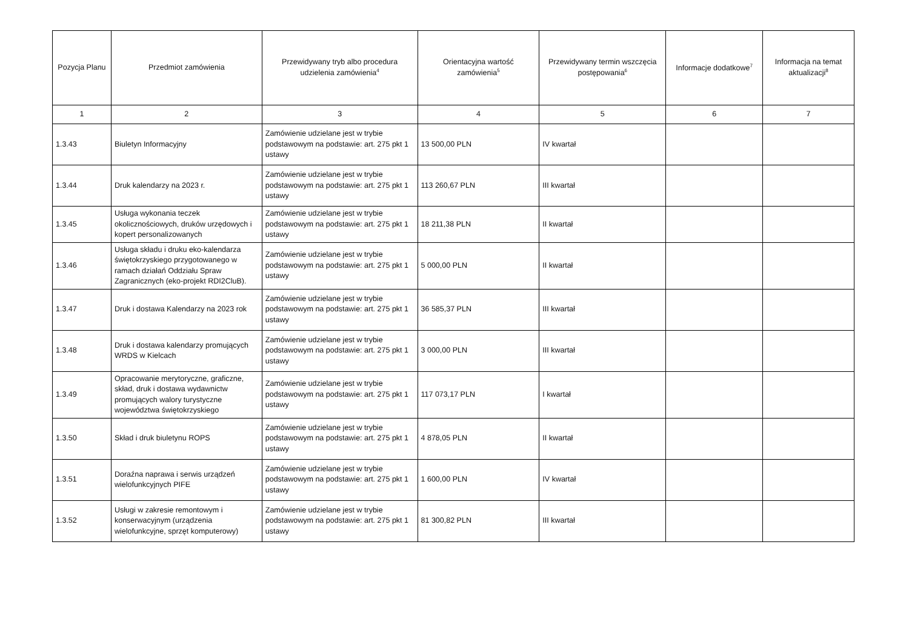| Pozycja Planu | Przedmiot zamówienia | Przewidywany tryb albo procedura udzielenia zamówienia<sup>4</sup> | Orientacyjna wartość zamówienia<sup>5</sup> | Przewidywany termin wszczęcia postępowania<sup>6</sup> | Informacje dodatkowe<sup>7</sup> | Informacja na temat aktualizacji<sup>8</sup> |
| --- | --- | --- | --- | --- | --- | --- |
| 1 | 2 | 3 | 4 | 5 | 6 | 7 |
| 1.3.43 | Biuletyn Informacyjny | Zamówienie udzielane jest w trybie podstawowym na podstawie: art. 275 pkt 1 ustawy | 13 500,00 PLN | IV kwartał | | |
| 1.3.44 | Druk kalendarzy na 2023 r. | Zamówienie udzielane jest w trybie podstawowym na podstawie: art. 275 pkt 1 ustawy | 113 260,67 PLN | III kwartał | | |
| 1.3.45 | Usługa wykonania teczek okolicznościowych, druków urzędowych i kopert personalizowanych | Zamówienie udzielane jest w trybie podstawowym na podstawie: art. 275 pkt 1 ustawy | 18 211,38 PLN | II kwartał | | |
| 1.3.46 | Usługa składu i druku eko-kalendarza świętokrzyskiego przygotowanego w ramach działań Oddziału Spraw Zagranicznych (eko-projekt RDI2CluB). | Zamówienie udzielane jest w trybie podstawowym na podstawie: art. 275 pkt 1 ustawy | 5 000,00 PLN | II kwartał | | |
| 1.3.47 | Druk i dostawa Kalendarzy na 2023 rok | Zamówienie udzielane jest w trybie podstawowym na podstawie: art. 275 pkt 1 ustawy | 36 585,37 PLN | III kwartał | | |
| 1.3.48 | Druk i dostawa kalendarzy promujących WRDS w Kielcach | Zamówienie udzielane jest w trybie podstawowym na podstawie: art. 275 pkt 1 ustawy | 3 000,00 PLN | III kwartał | | |
| 1.3.49 | Opracowanie merytoryczne, graficzne, skład, druk i dostawa wydawnictw promujących walory turystyczne województwa świętokrzyskiego | Zamówienie udzielane jest w trybie podstawowym na podstawie: art. 275 pkt 1 ustawy | 117 073,17 PLN | I kwartał | | |
| 1.3.50 | Skład i druk biuletynu ROPS | Zamówienie udzielane jest w trybie podstawowym na podstawie: art. 275 pkt 1 ustawy | 4 878,05 PLN | II kwartał | | |
| 1.3.51 | Doraźna naprawa i serwis urządzeń wielofunkcyjnych PIFE | Zamówienie udzielane jest w trybie podstawowym na podstawie: art. 275 pkt 1 ustawy | 1 600,00 PLN | IV kwartał | | |
| 1.3.52 | Usługi w zakresie remontowym i konserwacyjnym (urządzenia wielofunkcyjne, sprzęt komputerowy) | Zamówienie udzielane jest w trybie podstawowym na podstawie: art. 275 pkt 1 ustawy | 81 300,82 PLN | III kwartał | | |